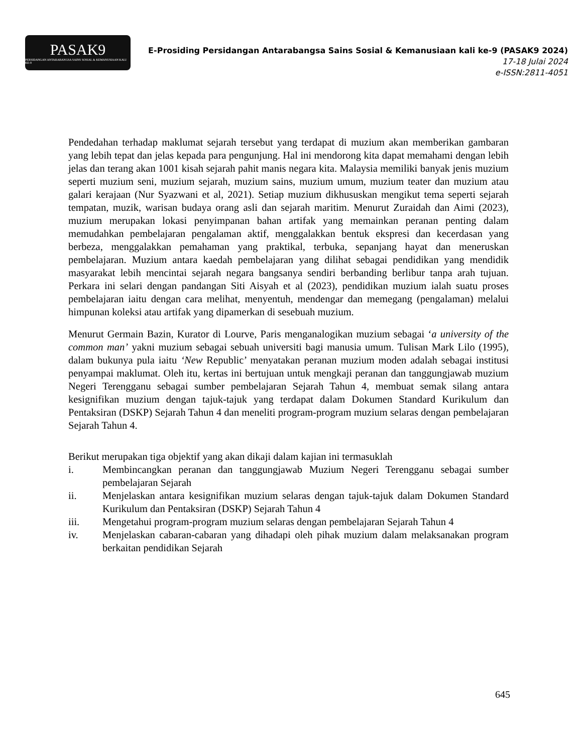PASAK9
PERSIDANGAN ANTARABANGSA SAINS SOSIAL & KEMANUSIAAN KALI KE-9
E-Prosiding Persidangan Antarabangsa Sains Sosial & Kemanusiaan kali ke-9 (PASAK9 2024)
17-18 Julai 2024
e-ISSN:2811-4051
Pendedahan terhadap maklumat sejarah tersebut yang terdapat di muzium akan memberikan gambaran yang lebih tepat dan jelas kepada para pengunjung. Hal ini mendorong kita dapat memahami dengan lebih jelas dan terang akan 1001 kisah sejarah pahit manis negara kita. Malaysia memiliki banyak jenis muzium seperti muzium seni, muzium sejarah, muzium sains, muzium umum, muzium teater dan muzium atau galari kerajaan (Nur Syazwani et al, 2021). Setiap muzium dikhususkan mengikut tema seperti sejarah tempatan, muzik, warisan budaya orang asli dan sejarah maritim. Menurut Zuraidah dan Aimi (2023), muzium merupakan lokasi penyimpanan bahan artifak yang memainkan peranan penting dalam memudahkan pembelajaran pengalaman aktif, menggalakkan bentuk ekspresi dan kecerdasan yang berbeza, menggalakkan pemahaman yang praktikal, terbuka, sepanjang hayat dan meneruskan pembelajaran. Muzium antara kaedah pembelajaran yang dilihat sebagai pendidikan yang mendidik masyarakat lebih mencintai sejarah negara bangsanya sendiri berbanding berlibur tanpa arah tujuan. Perkara ini selari dengan pandangan Siti Aisyah et al (2023), pendidikan muzium ialah suatu proses pembelajaran iaitu dengan cara melihat, menyentuh, mendengar dan memegang (pengalaman) melalui himpunan koleksi atau artifak yang dipamerkan di sesebuah muzium.
Menurut Germain Bazin, Kurator di Lourve, Paris menganalogikan muzium sebagai ‘a university of the common man’ yakni muzium sebagai sebuah universiti bagi manusia umum. Tulisan Mark Lilo (1995), dalam bukunya pula iaitu ‘New Republic’ menyatakan peranan muzium moden adalah sebagai institusi penyampai maklumat. Oleh itu, kertas ini bertujuan untuk mengkaji peranan dan tanggungjawab muzium Negeri Terengganu sebagai sumber pembelajaran Sejarah Tahun 4, membuat semak silang antara kesignifikan muzium dengan tajuk-tajuk yang terdapat dalam Dokumen Standard Kurikulum dan Pentaksiran (DSKP) Sejarah Tahun 4 dan meneliti program-program muzium selaras dengan pembelajaran Sejarah Tahun 4.
Berikut merupakan tiga objektif yang akan dikaji dalam kajian ini termasuklah
i. Membincangkan peranan dan tanggungjawab Muzium Negeri Terengganu sebagai sumber pembelajaran Sejarah
ii. Menjelaskan antara kesignifikan muzium selaras dengan tajuk-tajuk dalam Dokumen Standard Kurikulum dan Pentaksiran (DSKP) Sejarah Tahun 4
iii. Mengetahui program-program muzium selaras dengan pembelajaran Sejarah Tahun 4
iv. Menjelaskan cabaran-cabaran yang dihadapi oleh pihak muzium dalam melaksanakan program berkaitan pendidikan Sejarah
645